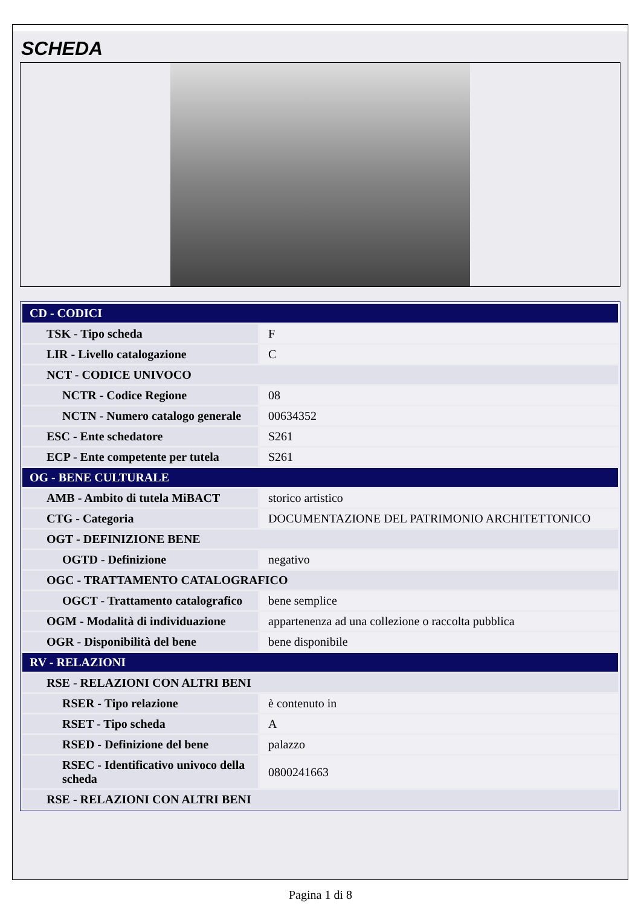SCHEDA
| CD - CODICI | |
| TSK - Tipo scheda | F |
| LIR - Livello catalogazione | C |
| NCT - CODICE UNIVOCO | |
| NCTR - Codice Regione | 08 |
| NCTN - Numero catalogo generale | 00634352 |
| ESC - Ente schedatore | S261 |
| ECP - Ente competente per tutela | S261 |
| OG - BENE CULTURALE | |
| AMB - Ambito di tutela MiBACT | storico artistico |
| CTG - Categoria | DOCUMENTAZIONE DEL PATRIMONIO ARCHITETTONICO |
| OGT - DEFINIZIONE BENE | |
| OGTD - Definizione | negativo |
| OGC - TRATTAMENTO CATALOGRAFICO | |
| OGCT - Trattamento catalografico | bene semplice |
| OGM - Modalità di individuazione | appartenenza ad una collezione o raccolta pubblica |
| OGR - Disponibilità del bene | bene disponibile |
| RV - RELAZIONI | |
| RSE - RELAZIONI CON ALTRI BENI | |
| RSER - Tipo relazione | è contenuto in |
| RSET - Tipo scheda | A |
| RSED - Definizione del bene | palazzo |
| RSEC - Identificativo univoco della scheda | 0800241663 |
| RSE - RELAZIONI CON ALTRI BENI | |
Pagina 1 di 8